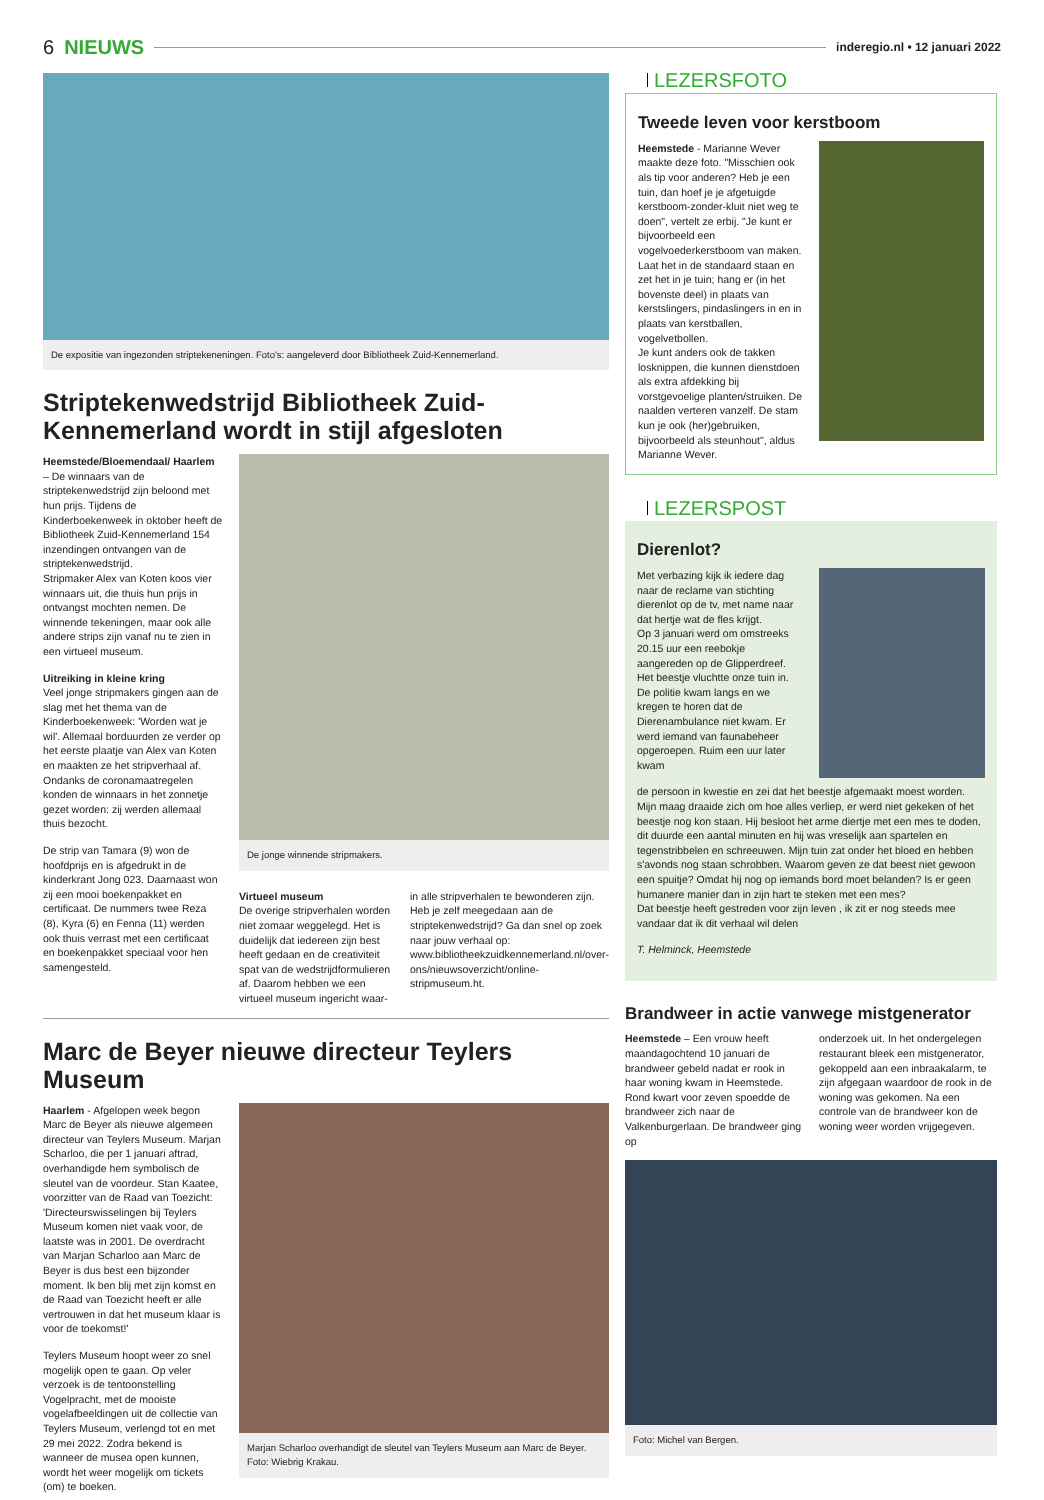6 NIEUWS inderegio.nl • 12 januari 2022
De expositie van ingezonden striptekeneningen. Foto's: aangeleverd door Bibliotheek Zuid-Kennemerland.
Striptekenwedstrijd Bibliotheek Zuid-Kennemerland wordt in stijl afgesloten
Heemstede/Bloemendaal/ Haarlem – De winnaars van de striptekenwedstrijd zijn beloond met hun prijs. Tijdens de Kinderboekenweek in oktober heeft de Bibliotheek Zuid-Kennemerland 154 inzendingen ontvangen van de striptekenwedstrijd.
Stripmaker Alex van Koten koos vier winnaars uit, die thuis hun prijs in ontvangst mochten nemen. De winnende tekeningen, maar ook alle andere strips zijn vanaf nu te zien in een virtueel museum.
Uitreiking in kleine kring
Veel jonge stripmakers gingen aan de slag met het thema van de Kinderboekenweek: 'Worden wat je wil'. Allemaal borduurden ze verder op het eerste plaatje van Alex van Koten en maakten ze het stripverhaal af. Ondanks de coronamaatregelen konden de winnaars in het zonnetje gezet worden: zij werden allemaal thuis bezocht.
De strip van Tamara (9) won de hoofdprijs en is afgedrukt in de kinderkrant Jong 023. Daarnaast won zij een mooi boekenpakket en certificaat. De nummers twee Reza (8), Kyra (6) en Fenna (11) werden ook thuis verrast met een certificaat en boekenpakket speciaal voor hen samengesteld.
De jonge winnende stripmakers.
Virtueel museum
De overige stripverhalen worden niet zomaar weggelegd. Het is duidelijk dat iedereen zijn best heeft gedaan en de creativiteit spat van de wedstrijdformulieren af. Daarom hebben we een virtueel museum ingericht waar-
in alle stripverhalen te bewonderen zijn. Heb je zelf meegedaan aan de striptekenwedstrijd? Ga dan snel op zoek naar jouw verhaal op: www.bibliotheekzuidkennemerland.nl/over-ons/nieuwsoverzicht/online-stripmuseum.ht.
Marc de Beyer nieuwe directeur Teylers Museum
Haarlem - Afgelopen week begon Marc de Beyer als nieuwe algemeen directeur van Teylers Museum. Marjan Scharloo, die per 1 januari aftrad, overhandigde hem symbolisch de sleutel van de voordeur. Stan Kaatee, voorzitter van de Raad van Toezicht: 'Directeurswisselingen bij Teylers Museum komen niet vaak voor, de laatste was in 2001. De overdracht van Marjan Scharloo aan Marc de Beyer is dus best een bijzonder moment. Ik ben blij met zijn komst en de Raad van Toezicht heeft er alle vertrouwen in dat het museum klaar is voor de toekomst!'
Teylers Museum hoopt weer zo snel mogelijk open te gaan. Op veler verzoek is de tentoonstelling Vogelpracht, met de mooiste vogelafbeeldingen uit de collectie van Teylers Museum, verlengd tot en met 29 mei 2022. Zodra bekend is wanneer de musea open kunnen, wordt het weer mogelijk om tickets (om) te boeken.
Marjan Scharloo overhandigt de sleutel van Teylers Museum aan Marc de Beyer. Foto: Wiebrig Krakau.
LEZERSFOTO
Tweede leven voor kerstboom
Heemstede - Marianne Wever maakte deze foto. "Misschien ook als tip voor anderen? Heb je een tuin, dan hoef je je afgetuigde kerstboom-zonder-kluit niet weg te doen", vertelt ze erbij. "Je kunt er bijvoorbeeld een vogelvoederkerstboom van maken. Laat het in de standaard staan en zet het in je tuin; hang er (in het bovenste deel) in plaats van kerstslingers, pindaslingers in en in plaats van kerstballen, vogelvetbollen.
Je kunt anders ook de takken losknippen, die kunnen dienstdoen als extra afdekking bij vorstgevoelige planten/struiken. De naalden verteren vanzelf. De stam kun je ook (her)gebruiken, bijvoorbeeld als steunhout", aldus Marianne Wever.
LEZERSPOST
Dierenlot?
Met verbazing kijk ik iedere dag naar de reclame van stichting dierenlot op de tv, met name naar dat hertje wat de fles krijgt.
Op 3 januari werd om omstreeks 20.15 uur een reebokje aangereden op de Glipperdreef. Het beestje vluchtte onze tuin in.
De politie kwam langs en we kregen te horen dat de Dierenambulance niet kwam. Er werd iemand van faunabeheer opgeroepen. Ruim een uur later kwam
de persoon in kwestie en zei dat het beestje afgemaakt moest worden. Mijn maag draaide zich om hoe alles verliep, er werd niet gekeken of het beestje nog kon staan. Hij besloot het arme diertje met een mes te doden, dit duurde een aantal minuten en hij was vreselijk aan spartelen en tegenstribbelen en schreeuwen. Mijn tuin zat onder het bloed en hebben s'avonds nog staan schrobben. Waarom geven ze dat beest niet gewoon een spuitje? Omdat hij nog op iemands bord moet belanden? Is er geen humanere manier dan in zijn hart te steken met een mes?
Dat beestje heeft gestreden voor zijn leven , ik zit er nog steeds mee vandaar dat ik dit verhaal wil delen
T. Helminck, Heemstede
Brandweer in actie vanwege mistgenerator
Heemstede – Een vrouw heeft maandagochtend 10 januari de brandweer gebeld nadat er rook in haar woning kwam in Heemstede. Rond kwart voor zeven spoedde de brandweer zich naar de Valkenburgerlaan. De brandweer ging op
onderzoek uit. In het ondergelegen restaurant bleek een mistgenerator, gekoppeld aan een inbraakalarm, te zijn afgegaan waardoor de rook in de woning was gekomen. Na een controle van de brandweer kon de woning weer worden vrijgegeven.
Foto: Michel van Bergen.